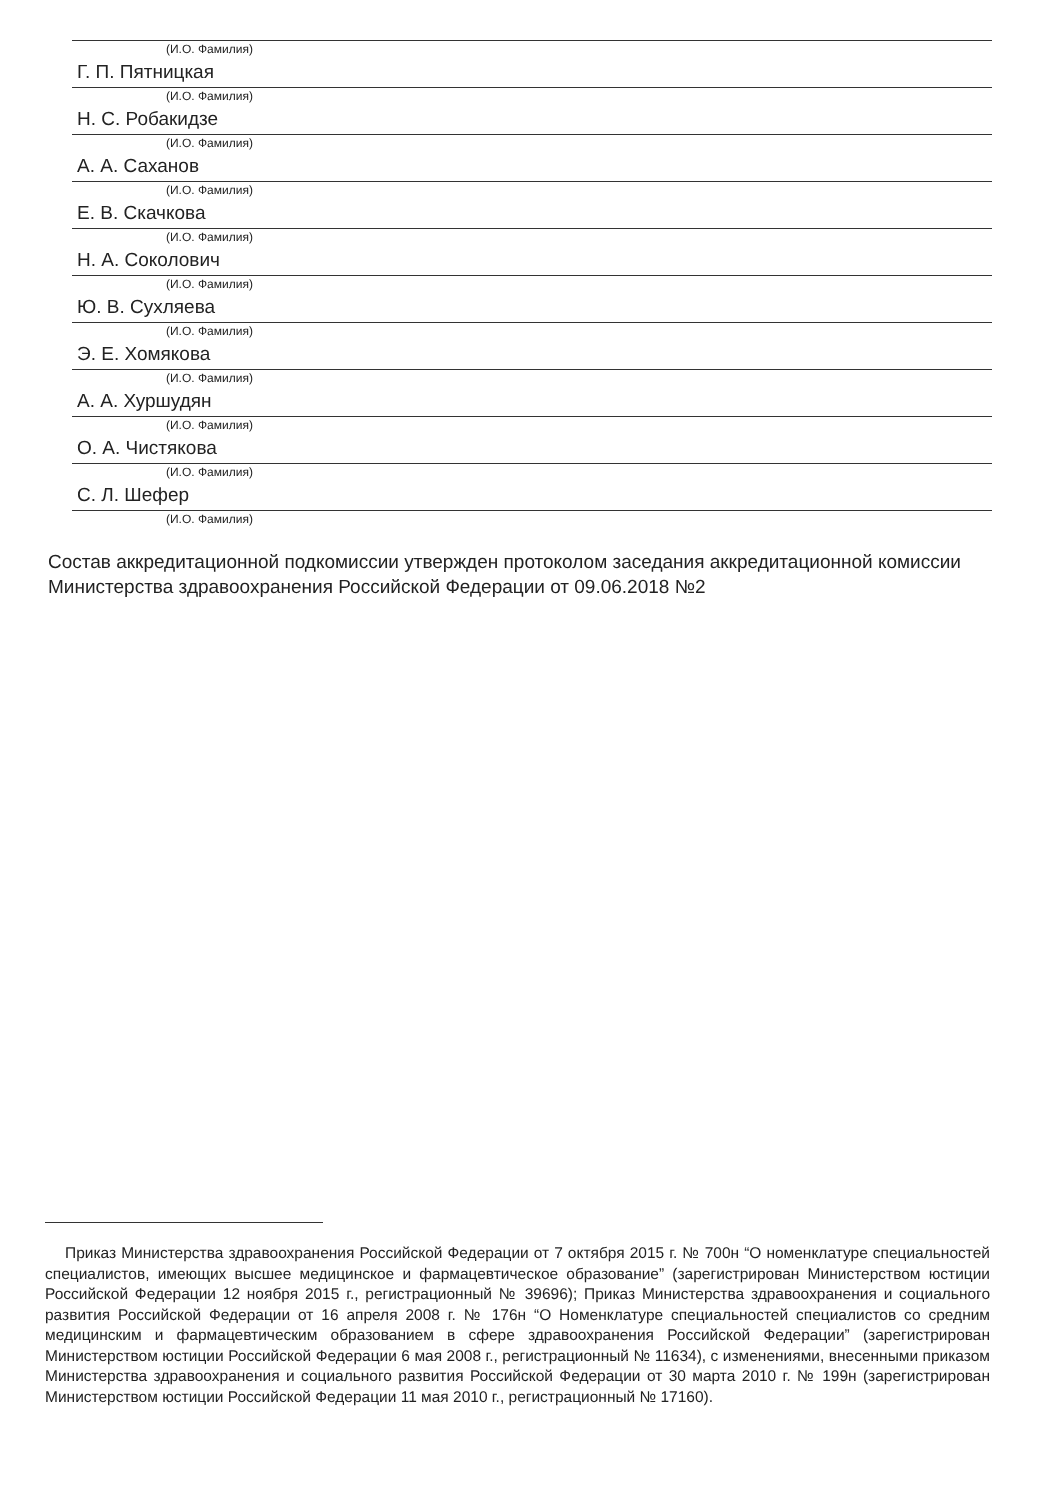(И.О. Фамилия)
Г. П. Пятницкая
(И.О. Фамилия)
Н. С. Робакидзе
(И.О. Фамилия)
А. А. Саханов
(И.О. Фамилия)
Е. В. Скачкова
(И.О. Фамилия)
Н. А. Соколович
(И.О. Фамилия)
Ю. В. Сухляева
(И.О. Фамилия)
Э. Е. Хомякова
(И.О. Фамилия)
А. А. Хуршудян
(И.О. Фамилия)
О. А. Чистякова
(И.О. Фамилия)
С. Л. Шефер
(И.О. Фамилия)
Состав аккредитационной подкомиссии утвержден протоколом заседания аккредитационной комиссии Министерства здравоохранения Российской Федерации от 09.06.2018 №2
Приказ Министерства здравоохранения Российской Федерации от 7 октября 2015 г. № 700н “О номенклатуре специальностей специалистов, имеющих высшее медицинское и фармацевтическое образование” (зарегистрирован Министерством юстиции Российской Федерации 12 ноября 2015 г., регистрационный № 39696); Приказ Министерства здравоохранения и социального развития Российской Федерации от 16 апреля 2008 г. № 176н “О Номенклатуре специальностей специалистов со средним медицинским и фармацевтическим образованием в сфере здравоохранения Российской Федерации” (зарегистрирован Министерством юстиции Российской Федерации 6 мая 2008 г., регистрационный № 11634), с изменениями, внесенными приказом Министерства здравоохранения и социального развития Российской Федерации от 30 марта 2010 г. № 199н (зарегистрирован Министерством юстиции Российской Федерации 11 мая 2010 г., регистрационный № 17160).